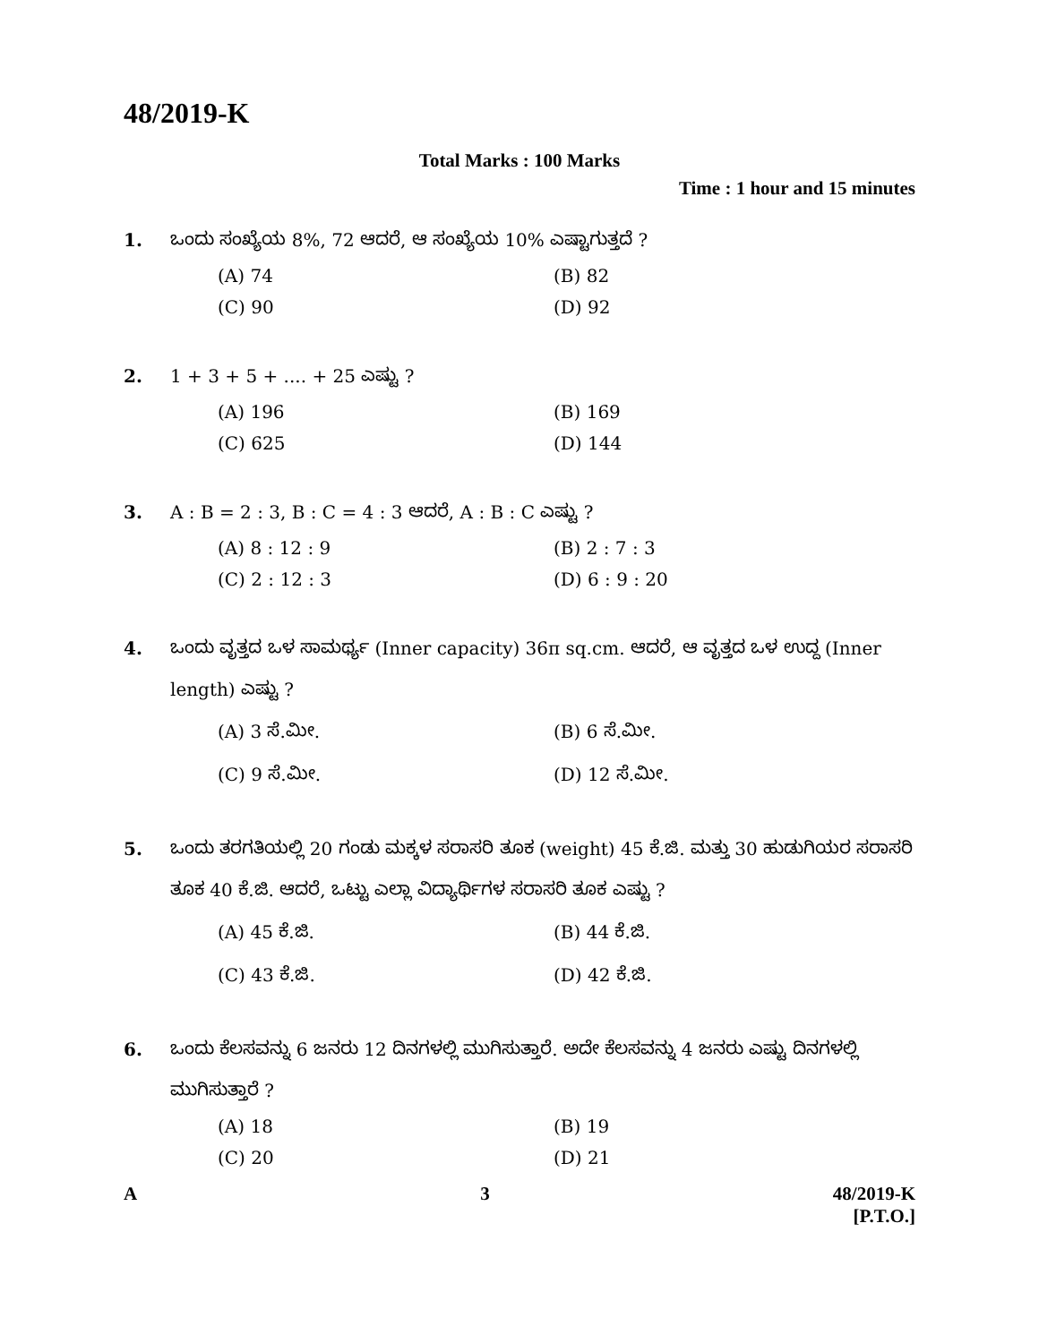48/2019-K
Total Marks : 100 Marks
Time : 1 hour and 15 minutes
1. ಒಂದು ಸಂಖ್ಯೆಯ 8%, 72 ಆದರೆ, ಆ ಸಂಖ್ಯೆಯ 10% ಎಷ್ಟಾಗುತ್ತದೆ ?
(A) 74 (B) 82 (C) 90 (D) 92
2. 1 + 3 + 5 + .... + 25 ಎಷ್ಟು ?
(A) 196 (B) 169 (C) 625 (D) 144
3. A : B = 2 : 3, B : C = 4 : 3 ಆದರೆ, A : B : C ಎಷ್ಟು ?
(A) 8 : 12 : 9 (B) 2 : 7 : 3 (C) 2 : 12 : 3 (D) 6 : 9 : 20
4. ಒಂದು ವೃತ್ತದ ಒಳ ಸಾಮರ್ಥ್ಯ (Inner capacity) 36π sq.cm. ಆದರೆ, ಆ ವೃತ್ತದ ಒಳ ಉದ್ದ (Inner length) ಎಷ್ಟು ?
(A) 3 ಸೆ.ಮೀ. (B) 6 ಸೆ.ಮೀ. (C) 9 ಸೆ.ಮೀ. (D) 12 ಸೆ.ಮೀ.
5. ಒಂದು ತರಗತಿಯಲ್ಲಿ 20 ಗಂಡು ಮಕ್ಕಳ ಸರಾಸರಿ ತೂಕ (weight) 45 ಕೆ.ಜಿ. ಮತ್ತು 30 ಹುಡುಗಿಯರ ಸರಾಸರಿ ತೂಕ 40 ಕೆ.ಜಿ. ಆದರೆ, ಒಟ್ಟು ಎಲ್ಲಾ ವಿದ್ಯಾರ್ಥಿಗಳ ಸರಾಸರಿ ತೂಕ ಎಷ್ಟು ?
(A) 45 ಕೆ.ಜಿ. (B) 44 ಕೆ.ಜಿ. (C) 43 ಕೆ.ಜಿ. (D) 42 ಕೆ.ಜಿ.
6. ಒಂದು ಕೆಲಸವನ್ನು 6 ಜನರು 12 ದಿನಗಳಲ್ಲಿ ಮುಗಿಸುತ್ತಾರೆ. ಅದೇ ಕೆಲಸವನ್ನು 4 ಜನರು ಎಷ್ಟು ದಿನಗಳಲ್ಲಿ ಮುಗಿಸುತ್ತಾರೆ ?
(A) 18 (B) 19 (C) 20 (D) 21
A 3 48/2019-K
[P.T.O.]